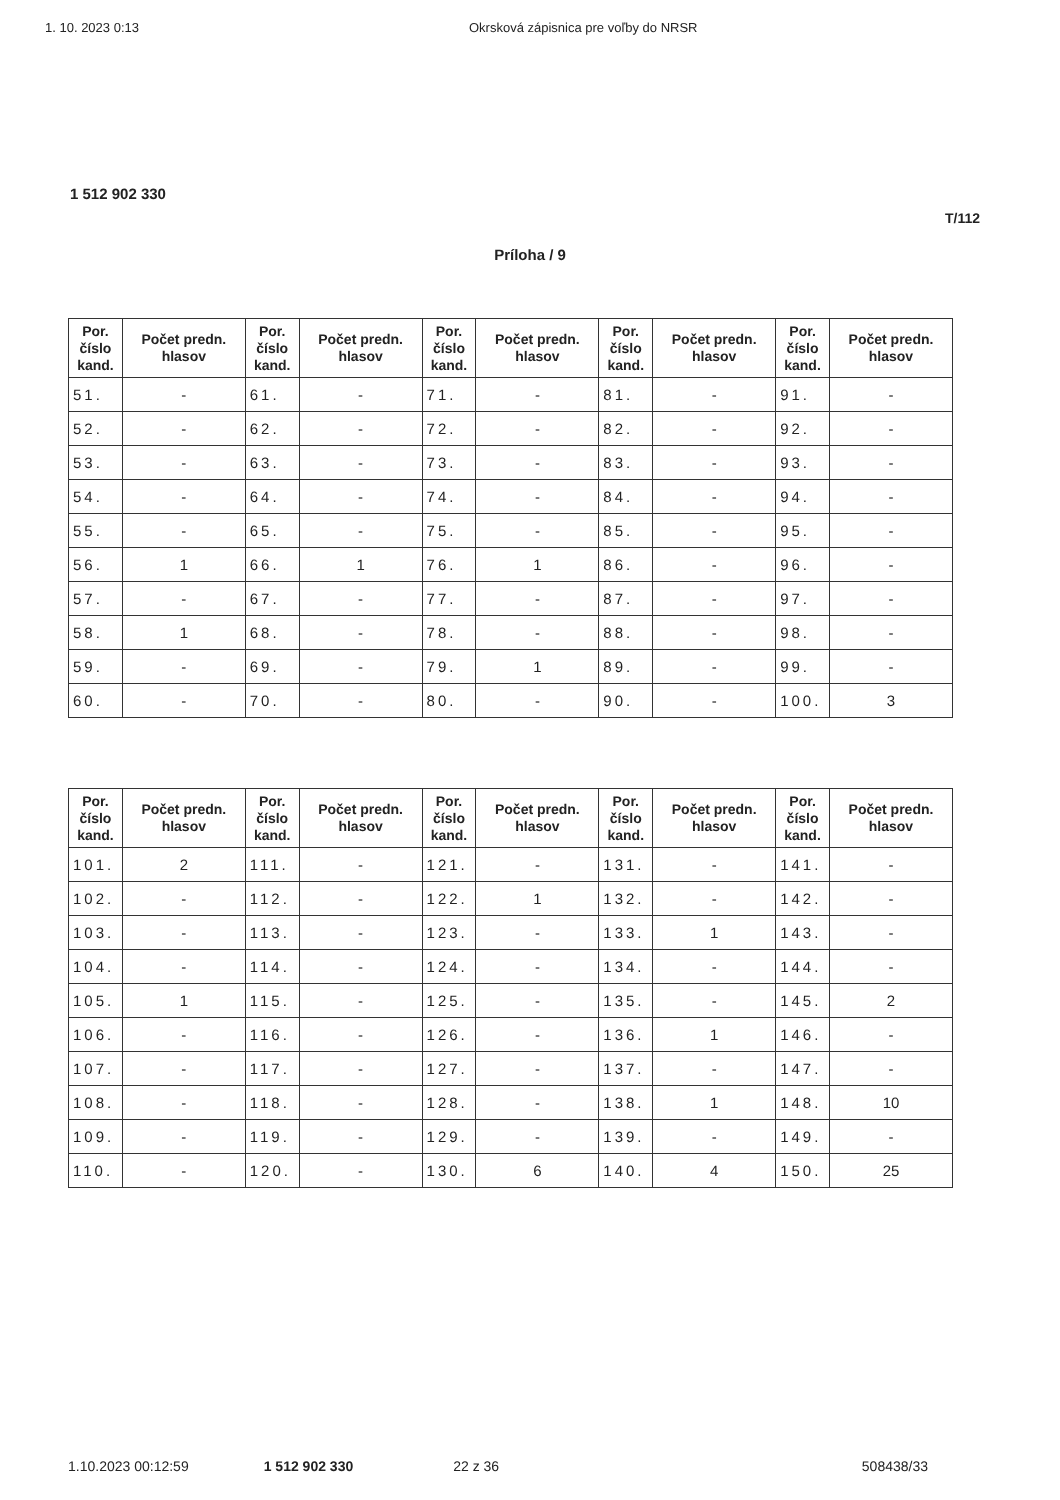1. 10. 2023 0:13 Okrsková zápisnica pre voľby do NRSR
1 512 902 330
T/112
Príloha / 9
| Por. číslo kand. | Počet predn. hlasov | Por. číslo kand. | Počet predn. hlasov | Por. číslo kand. | Počet predn. hlasov | Por. číslo kand. | Počet predn. hlasov | Por. číslo kand. | Počet predn. hlasov |
| --- | --- | --- | --- | --- | --- | --- | --- | --- | --- |
| 51. | - | 61. | - | 71. | - | 81. | - | 91. | - |
| 52. | - | 62. | - | 72. | - | 82. | - | 92. | - |
| 53. | - | 63. | - | 73. | - | 83. | - | 93. | - |
| 54. | - | 64. | - | 74. | - | 84. | - | 94. | - |
| 55. | - | 65. | - | 75. | - | 85. | - | 95. | - |
| 56. | 1 | 66. | 1 | 76. | 1 | 86. | - | 96. | - |
| 57. | - | 67. | - | 77. | - | 87. | - | 97. | - |
| 58. | 1 | 68. | - | 78. | - | 88. | - | 98. | - |
| 59. | - | 69. | - | 79. | 1 | 89. | - | 99. | - |
| 60. | - | 70. | - | 80. | - | 90. | - | 100. | 3 |
| Por. číslo kand. | Počet predn. hlasov | Por. číslo kand. | Počet predn. hlasov | Por. číslo kand. | Počet predn. hlasov | Por. číslo kand. | Počet predn. hlasov | Por. číslo kand. | Počet predn. hlasov |
| --- | --- | --- | --- | --- | --- | --- | --- | --- | --- |
| 101. | 2 | 111. | - | 121. | - | 131. | - | 141. | - |
| 102. | - | 112. | - | 122. | 1 | 132. | - | 142. | - |
| 103. | - | 113. | - | 123. | - | 133. | 1 | 143. | - |
| 104. | - | 114. | - | 124. | - | 134. | - | 144. | - |
| 105. | 1 | 115. | - | 125. | - | 135. | - | 145. | 2 |
| 106. | - | 116. | - | 126. | - | 136. | 1 | 146. | - |
| 107. | - | 117. | - | 127. | - | 137. | - | 147. | - |
| 108. | - | 118. | - | 128. | - | 138. | 1 | 148. | 10 |
| 109. | - | 119. | - | 129. | - | 139. | - | 149. | - |
| 110. | - | 120. | - | 130. | 6 | 140. | 4 | 150. | 25 |
1.10.2023 00:12:59 1 512 902 330 22 z 36 508438/33